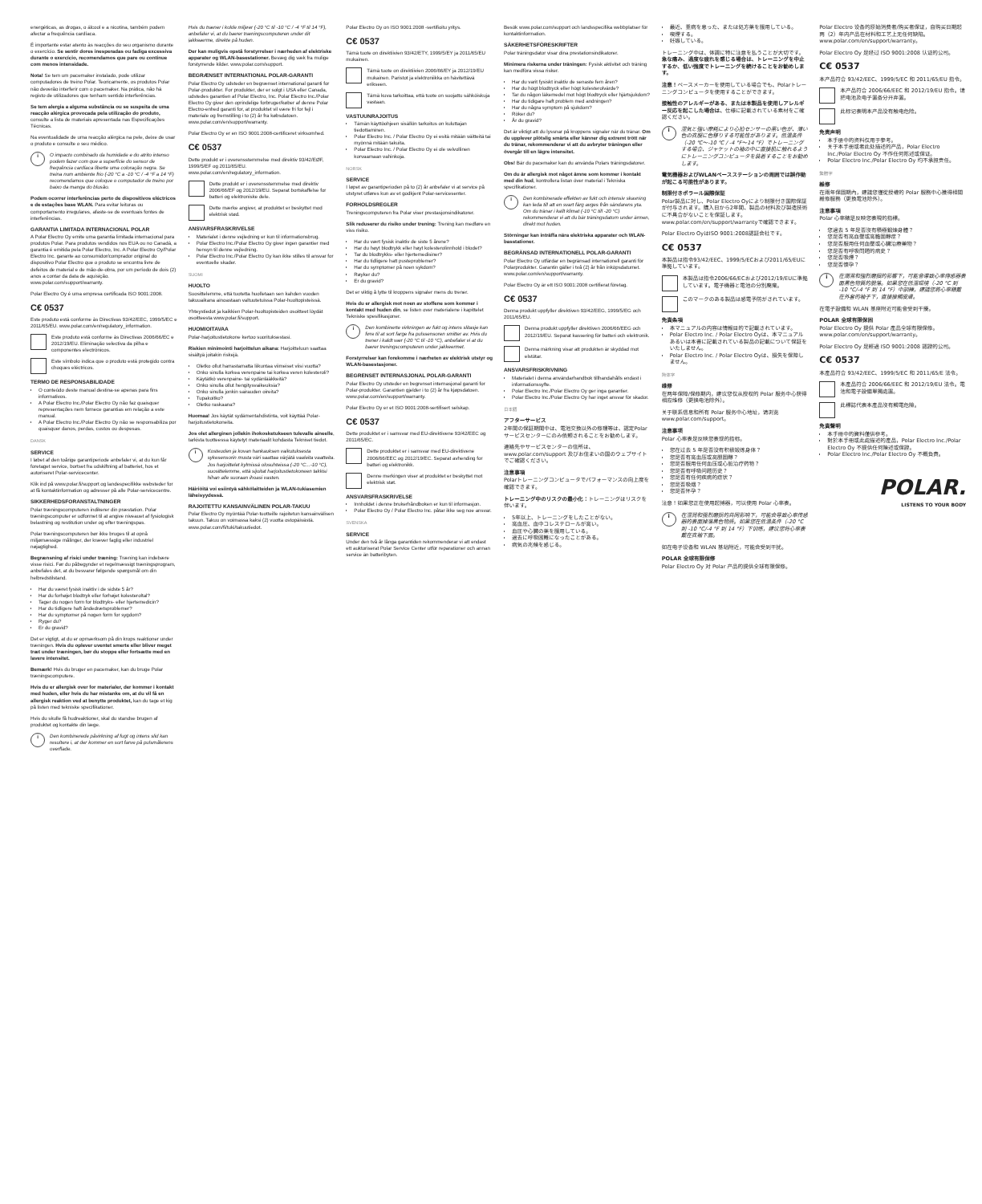energéticas, as drogas, o álcool e a nicotina, também podem afectar a frequência cardíaca.
É importante estar atento às reacções do seu organismo durante o exercício. Se sentir dores inesperadas ou fadiga excessiva durante o exercício, recomendamos que pare ou continue com menos intensidade.
Nota! Se tem um pacemaker instalado, pode utilizar computadores de treino Polar. Teoricamente, os produtos Polar não deverão interferir com o pacemaker. Na prática, não há registo de utilizadores que tenham sentido interferências.
Se tem alergia a alguma substância ou se suspeita de uma reacção alérgica provocada pela utilização do produto, consulte a lista de materiais apresentada nas Especificações Técnicas.
Na eventualidade de uma reacção alérgica na pele, deixe de usar o produto e consulte o seu médico.
i O impacto combinado da humidade e do atrito intenso podem fazer com que a superfície do sensor de frequência cardíaca liberte uma coloração negra. Se treina num ambiente frio (-20 °C a -10 °C / -4 °F a 14 °F) recomendamos que coloque o computador de treino por baixo da manga do blusão.
Podem ocorrer interferências perto de dispositivos eléctricos e de estações base WLAN. Para evitar leituras ou comportamento irregulares, afaste-se de eventuais fontes de interferências.
GARANTIA LIMITADA INTERNACIONAL POLAR
A Polar Electro Oy emite uma garantia limitada internacional para produtos Polar. Para produtos vendidos nos EUA ou no Canadá, a garantia é emitida pela Polar Electro, Inc. A Polar Electro Oy/Polar Electro Inc. garante ao consumidor/comprador original do dispositivo Polar Electro que o produto se encontra livre de defeitos de material e de mão-de-obra, por um período de dois (2) anos a contar da data de aquisição. www.polar.com/support/warranty.
Polar Electro Oy é uma empresa certificada ISO 9001:2008.
C€ 0537
Este produto está conforme às Directivas 93/42/EEC, 1999/5/EC e 2011/65/EU. www.polar.com/en/regulatory_information.
Este produto está conforme às Directivas 2006/66/EC e 2012/19/EU. Eliminação selectiva da pilha e componentes electrónicos.
Este símbolo indica que o produto está protegido contra choques eléctricos.
TERMO DE RESPONSABILIDADE
O conteúdo deste manual destina-se apenas para fins informativos.
A Polar Electro Inc./Polar Electro Oy não faz quaisquer representações nem fornece garantias em relação a este manual.
A Polar Electro Inc./Polar Electro Oy não se responsabiliza por quaisquer danos, perdas, custos ou despesas.
DANSK
SERVICE
I løbet af den toårige garantiperiode anbefaler vi, at du kun får foretaget service, bortset fra udskiftning af batteriet, hos et autoriseret Polar-servicecenter.
Klik ind på www.polar.fi/support og landespecifikke websteder for at få kontaktinformation og adresser på alle Polar-servicecentre.
SIKKERHEDSFORANSTALTNINGER
Polar træningscomputeren indikerer din præstation. Polar træningscomputer er udformet til at angive niveauet af fysiologisk belastning og restitution under og efter træningspas.
Polar træningscomputeren bør ikke bruges til at opnå miljømæssige målinger, der kræver faglig eller industriel nøjagtighed.
Begrænsning af risici under træning: Træning kan indebære visse risici. Før du påbegynder et regelmæssigt træningsprogram, anbefales det, at du besvarer følgende spørgsmål om din helbredstilstand.
Har du været fysisk inaktiv i de sidste 5 år?
Har du forhøjet blodtryk eller forhøjet kolesteroltal?
Tager du nogen form for blodtryks- eller hjertemedicin?
Har du tidligere haft åndedrætsproblemer?
Har du symptomer på nogen form for sygdom?
Ryger du?
Er du gravid?
Det er vigtigt, at du er opmærksom på din krops reaktioner under træningen. Hvis du oplever uventet smerte eller bliver meget træt under træningen, bør du stoppe eller fortsætte med en lavere intensitet.
Bemærk! Hvis du bruger en pacemaker, kan du bruge Polar træningscomputere.
Hvis du er allergisk over for materialer, der kommer i kontakt med huden, eller hvis du har mistanke om, at du vil få en allergisk reaktion ved at benytte produktet, kan du tage et kig på listen med tekniske specifikationer.
Hvis du skulle få hudreaktioner, skal du standse brugen af produktet og kontakte din læge.
i Den kombinerede påvirkning af fugt og intens slid kan resultere i, at der kommer en sort farve på pulsmålerens overflade.
Hvis du træner i kolde miljøer (-20 °C til -10 °C / -4 °F til 14 °F), anbefaler vi, at du bærer træningscomputeren under dit jakkeærme, direkte på huden.
Der kan muligvis opstå forstyrrelser i nærheden af elektriske apparater og WLAN-basestationer. Bevæg dig væk fra mulige forstyrrende kilder. www.polar.com/support.
BEGRÆNSET INTERNATIONAL POLAR-GARANTI
Polar Electro Oy udsteder en begrænset international garanti for Polar-produkter. For produkter, der er solgt i USA eller Canada, udstedes garantien af Polar Electro, Inc. Polar Electro Inc./Polar Electro Oy giver den oprindelige forbruger/køber af denne Polar Electro-enhed garanti for, at produktet vil være fri for fejl i materiale og fremstilling i to (2) år fra købsdatoen. www.polar.com/en/support/warranty.
Polar Electro Oy er en ISO 9001:2008-certificeret virksomhed.
C€ 0537
Dette produkt er i overensstemmelse med direktiv 93/42/EØF, 1999/5/EF og 2011/65/EU. www.polar.com/en/regulatory_information.
Dette produkt er i overensstemmelse med direktiv 2006/66/EF og 2012/19/EU. Separat bortskaffelse for batteri og elektroniske dele.
Dette mærke angiver, at produktet er beskyttet mod elektrisk stød.
ANSVARSFRASKRIVELSE
Materialet i denne vejledning er kun til informationsbrug.
Polar Electro Inc./Polar Electro Oy giver ingen garantier med hensyn til denne vejledning.
Polar Electro Inc./Polar Electro Oy kan ikke stilles til ansvar for eventuelle skader.
SUOMI
HUOLTO
Suosittelemme, että tuotetta huolletaan sen kahden vuoden takuuaikana ainoastaan valtuutetuissa Polar-huoltopisteissä.
Yhteystiedot ja kaikkien Polar-huoltopisteiden osoitteet löydät osoitteesta www.polar.fi/support.
HUOMIOITAVAA
Polar-harjoitustietokone kertoo suorituksestasi.
Riskien minimointi harjoittelun aikana: Harjoitteluun saattaa sisältyä joitakin riskejä.
Oletko ollut harrastamatta liikuntaa viimeiset viisi vuotta?
Onko sinulla korkea verenpaine tai korkea veren kolesteroli?
Käytätkö verenpaine- tai sydänlääkkeitä?
Onko sinulla ollut hengitysvaikeuksia?
Onko sinulla jonkin sairauden oireita?
Tupakoitko?
Oletko raskaana?
Huomaa! Jos käytät sydämentahdistinta, voit käyttää Polar-harjoitustietokoneita.
Jos olet allerginen jollekin ihokosketukseen tulevalle aineelle, tarkista tuotteessa käytetyt materiaalit kohdasta Tekniset tiedot.
i Kosteuden ja kovan hankauksen vaikutuksesta sykesensorin musta väri saattaa värjätä vaaleita vaatteita. Jos harjoittelet kylmissä olosuhteissa (-20 °C...-10 °C), suosittelemme, että sijoitat harjoitustietokoneen takkisi hihan alle suoraan ihoasi vasten.
Häiriöitä voi esiintyä sähkölaitteiden ja WLAN-tukiasemien läheisyydessä.
RAJOITETTU KANSAINVÄLINEN POLAR-TAKUU
Polar Electro Oy myöntää Polar-tuotteille rajoitetun kansainvälisen takuun. Takuu on voimassa kaksi (2) vuotta ostopäivästä. www.polar.com/fi/tuki/takuutiedot.
Polar Electro Oy on ISO 9001:2008 -sertifioitu yritys.
C€ 0537
Tämä tuote on direktiivien 93/42/ETY, 1999/5/EY ja 2011/65/EU mukainen.
Tämä tuote on direktiivien 2006/66/EY ja 2012/19/EU mukainen. Paristot ja elektroniikka on hävitettävä erikseen.
Tämä kuva tarkoittaa, että tuote on suojattu sähköiskuja vastaan.
VASTUUNRAJOITUS
Tämän käyttöohjeen sisällön tarkoitus on kuluttajan tiedottaminen.
Polar Electro Inc. / Polar Electro Oy ei esitä mitään väitteitä tai myönnä mitään takuita.
Polar Electro Inc. / Polar Electro Oy ei ole velvollinen korvaamaan vahinkoja.
NORSK
SERVICE
I løpet av garantiperioden på to (2) år anbefaler vi at service på utstyret utføres kun av et godkjent Polar-servicesenter.
FORHOLDSREGLER
Treningscomputeren fra Polar viser prestasjonsindikatorer.
Slik reduserer du risiko under trening: Trening kan medføre en viss risiko.
Har du vært fysisk inaktiv de siste 5 årene?
Har du høyt blodtrykk eller høyt kolesterolinnhold i blodet?
Tar du blodtrykks- eller hjertemedisiner?
Har du tidligere hatt pusteproblemer?
Har du symptomer på noen sykdom?
Røyker du?
Er du gravid?
Det er viktig å lytte til kroppens signaler mens du trener.
Hvis du er allergisk mot noen av stoffene som kommer i kontakt med huden din, se listen over materialene i kapittelet Tekniske spesifikasjoner.
i Den kombinerte virkningen av fukt og intens slitasje kan føre til at sort farge fra pulssensoren smitter av. Hvis du trener i kaldt vær (-20 °C til -10 °C), anbefaler vi at du bærer treningscomputeren under jakkeermet.
Forstyrrelser kan forekomme i nærheten av elektrisk utstyr og WLAN-basestasjoner.
BEGRENSET INTERNASJONAL POLAR-GARANTI
Polar Electro Oy utsteder en begrenset internasjonal garanti for Polar-produkter. Garantien gjelder i to (2) år fra kjøpsdatoen. www.polar.com/en/support/warranty.
Polar Electro Oy er et ISO 9001:2008-sertifisert selskap.
C€ 0537
Dette produktet er i samsvar med EU-direktivene 93/42/EEC og 2011/65/EC.
Dette produktet er i samsvar med EU-direktivene 2006/66/EEC og 2012/19/EC. Separat avhending for batteri og elektronikk.
Denne merkingen viser at produktet er beskyttet mot elektrisk støt.
ANSVARSFRASKRIVELSE
Innholdet i denne brukerhåndboken er kun til informasjon.
Polar Electro Oy / Polar Electro Inc. påtar ikke seg noe ansvar.
SVENSKA
SERVICE
Under den två år långa garantiden rekommenderar vi att endast ett auktoriserat Polar Service Center utför reparationer och annan service än batteribyten.
Besök www.polar.com/support och landsspecifika webbplatser för kontaktinformation.
SÄKERHETSFÖRESKRIFTER
Polar träningsdator visar dina prestationsindikatorer.
Minimera riskerna under träningen: Fysisk aktivitet och träning kan medföra vissa risker.
Har du varit fysiskt inaktiv de senaste fem åren?
Har du högt blodtryck eller högt kolesterolvärde?
Tar du någon läkemedel mot högt blodtryck eller hjärtsjukdom?
Har du tidigare haft problem med andningen?
Har du några symptom på sjukdom?
Röker du?
Är du gravid?
Det är viktigt att du lyssnar på kroppens signaler när du tränar. Om du upplever plötslig smärta eller känner dig extremt trött när du tränar, rekommenderar vi att du avbryter träningen eller övergår till en lägre intensitet.
Obs! Bär du pacemaker kan du använda Polars träningsdatorer.
Om du är allergisk mot något ämne som kommer i kontakt med din hud, kontrollera listan över material i Tekniska specifikationer.
i Den kombinerade effekten av fukt och intensiv skavning kan leda till att en svart färg avges från sändarens yta. Om du tränar i kallt klimat (-10 °C till -20 °C) rekommenderar vi att du bär träningsdatorn under ärmen, direkt mot huden.
Störningar kan inträffa nära elektriska apparater och WLAN-basstationer.
BEGRÄNSAD INTERNATIONELL POLAR-GARANTI
Polar Electro Oy utfärdar en begränsad internationell garanti för Polarprodukter. Garantin gäller i två (2) år från inköpsdatumet. www.polar.com/en/support/warranty.
Polar Electro Oy är ett ISO 9001:2008 certifierat företag.
C€ 0537
Denna produkt uppfyller direktiven 93/42/EEG, 1999/5/EG och 2011/65/EU.
Denna produkt uppfyller direktiven 2006/66/EEG och 2012/19/EU. Separat kassering för batteri och elektronik.
Denna märkning visar att produkten är skyddad mot elstötar.
ANSVARSFRISKRIVNING
Materialet i denna användarhandbok tillhandahålls endast i informationssyfte.
Polar Electro Inc./Polar Electro Oy ger inga garantier.
Polar Electro Inc./Polar Electro Oy har inget ansvar för skador.
日本語
アフターサービス
2年間の保証期間中は、電池交換以外の修理等は、認定Polarサービスセンターにのみ依頼されることをお勧めします。
連絡先やサービスセンターの住所は、www.polar.com/support 及びお住まいの国のウェブサイトでご確認ください。
注意事項
Polarトレーニングコンピュータでパフォーマンスの向上度を確認できます。
トレーニング中のリスクの最小化：トレーニングはリスクを伴います。
5年以上、トレーニングをしたことがない。
高血圧、血中コレステロールが高い。
血圧や心臓の薬を服用している。
過去に呼吸困難になったことがある。
病気の兆候を感じる。
最近、重病を患った、または処方薬を服用している。
喫煙する。
妊娠している。
トレーニング中は、体調に特に注意を払うことが大切です。急な痛み、過度な疲れを感じる場合は、トレーニングを中止するか、低い強度でトレーニングを続けることをお勧めします。
注意！ペースメーカーを使用している場合でも、Polarトレーニングコンピュータを使用することができます。
接触性のアレルギーがある、または本製品を使用しアレルギー反応を起こした場合は、仕様に記載されている素材をご確認ください。
i 湿気と強い摩耗により心拍センサーの黒い色が、薄い色の衣服に色移りする可能性があります。低温条件（-20 ℃～-10 ℃ / -4 °F～14 °F）でトレーニングする場合、ジャケットの袖の中に直接肌に触れるようにトレーニングコンピュータを装着することをお勧めします。
電気機器およびWLANベースステーションの周囲では誤作動が起こる可能性があります。
制限付きポラール国際保証
Polar製品に対し、Polar Electro Oyにより制限付き国際保証が付与されます。購入日から2年間、製品の材料及び製造技術に不具合がないことを保証します。www.polar.com/en/support/warrantyで確認できます。
Polar Electro OyはISO 9001:2008認証会社です。
C€ 0537
本製品は指令93/42/EEC、1999/5/ECおよび2011/65/EUに準拠しています。
本製品は指令2006/66/ECおよび2012/19/EUに準拠しています。電子機器と電池の分別廃棄。
このマークのある製品は感電予防がされています。
免責条項
本マニュアルの内容は情報目的で記載されています。
Polar Electro Inc. / Polar Electro Oyは、本マニュアルあるいは本書に記載されている製品の記載について保証をいたしません。
Polar Electro Inc. / Polar Electro Oyは、損失を保障しません。
简体字
维修
在两年保障/保修期内，建议您仅从授权的 Polar 服务中心获得相应维修（更换电池除外）。
关于联系信息和所有 Polar 服务中心地址，请浏览 www.polar.com/support。
注意事项
Polar 心率表是反映您表现的指标。
您在过去 5 年是否没有积极锻炼身体？
您是否有高血压或高胆固醇？
您是否服用任何血压或心脏治疗药物？
您是否有呼吸问题历史？
您是否有任何疾病的症状？
您是否吸烟？
您是否怀孕？
注意！如果您正在使用起搏器，可以使用 Polar 心率表。
i 在湿润和强烈磨损的共同影响下，可能会导致心率传感器的表面掉落黑色物质。如果您在低温条件（-20 °C 到 -10 °C/-4 °F 到 14 °F）下训练，建议您将心率表戴在衣袖下面。
如在电子设备和 WLAN 基站附近，可能会受到干扰。
POLAR 全球有限保修
Polar Electro Oy 对 Polar 产品的提供全球有限保修。
Polar Electro 设备的原始消费者/购买者保证，自购买日期起两（2）年内产品在材料和工艺上无任何缺陷。www.polar.com/en/support/warranty。
Polar Electro Oy 是经过 ISO 9001:2008 认证的公司。
C€ 0537
本产品符合 93/42/EEC、1999/5/EC 和 2011/65/EU 指令。
本产品符合 2006/66/EEC 和 2012/19/EU 指令。请把电池及电子置备分开弃置。
此标记表明本产品没有触电危险。
免责声明
本手册中的资料仅用于参考。
关于本手册或者此处描述的产品，Polar Electro Inc./Polar Electro Oy 不作任何陈述或保证。
Polar Electro Inc./Polar Electro Oy 均不承担责任。
繁體字
維修
在兩年保固期內，建議您僅從授權的 Polar 服務中心獲得相關維修服務（更換電池除外）。
注意事項
Polar 心率錶是反映您表現的指標。
您過去 5 年是否沒有積極鍛煉身體？
您是否有高血壓或高膽固醇症？
您是否服用任何血壓或心臟治療藥物？
您是否有呼吸問題的病史？
您是否吸煙？
您是否懷孕？
i 在潮濕和強烈磨損的影響下，可能會導致心率傳感器表面黑色物質的脫落。如果您在低溫環境（-20 °C 到 -10 °C/-4 °F 到 14 °F）中訓練，建議您將心率錶戴在外套的袖子下，直接接觸皮膚。
在電子設備和 WLAN 基座附近可能會受到干擾。
POLAR 全球有限保固
Polar Electro Oy 提供 Polar 產品全球有限保修。www.polar.com/en/support/warranty。
Polar Electro Oy 是經過 ISO 9001:2008 認證的公司。
C€ 0537
本產品符合 93/42/EEC、1999/5/EC 和 2011/65/E 法令。
本產品符合 2006/66/EEC 和 2012/19/EU 法令。電池和電子設備單獨處置。
此標誌代表本產品沒有觸電危險。
免責聲明
本手冊中的資料僅供參考。
對於本手冊或此處描述的產品，Polar Electro Inc./Polar Electro Oy 不提供任何陳述或保證。
Polar Electro Inc./Polar Electro Oy 不概負責。
POLAR.
LISTENS TO YOUR BODY